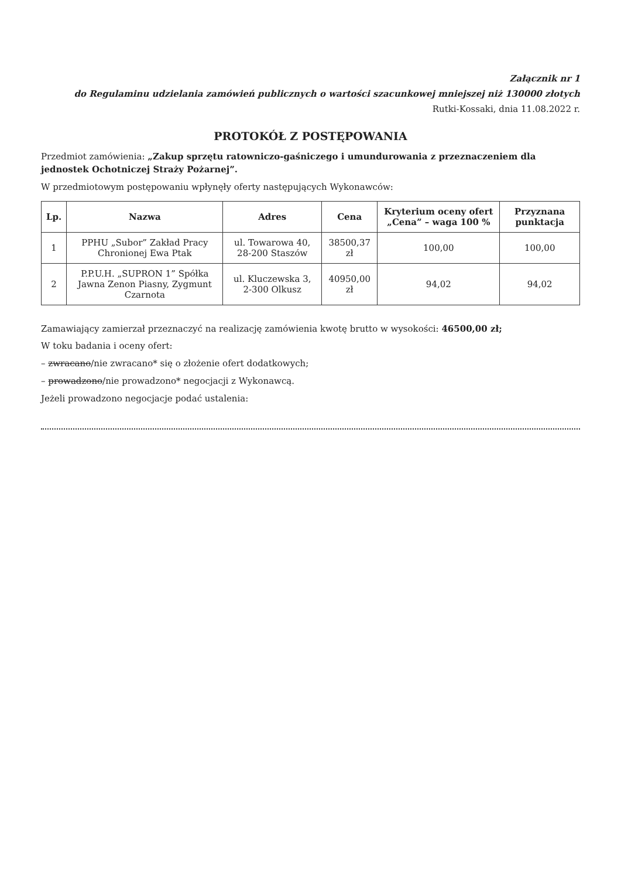Załącznik nr 1
do Regulaminu udzielania zamówień publicznych o wartości szacunkowej mniejszej niż 130000 złotych
Rutki-Kossaki, dnia 11.08.2022 r.
PROTOKÓŁ Z POSTĘPOWANIA
Przedmiot zamówienia: „Zakup sprzętu ratowniczo-gaśniczego i umundurowania z przeznaczeniem dla jednostek Ochotniczej Straży Pożarnej”.
W przedmiotowym postępowaniu wpłynęły oferty następujących Wykonawców:
| Lp. | Nazwa | Adres | Cena | Kryterium oceny ofert „Cena” – waga 100 % | Przyznana punktacja |
| --- | --- | --- | --- | --- | --- |
| 1 | PPHU „Subor” Zakład Pracy Chronionej Ewa Ptak | ul. Towarowa 40, 28-200 Staszów | 38500,37 zł | 100,00 | 100,00 |
| 2 | P.P.U.H. „SUPRON 1” Spółka Jawna Zenon Piasny, Zygmunt Czarnota | ul. Kluczewska 3, 2-300 Olkusz | 40950,00 zł | 94,02 | 94,02 |
Zamawiający zamierzał przeznaczyć na realizację zamówienia kwotę brutto w wysokości: 46500,00 zł;
W toku badania i oceny ofert:
– zwracano/nie zwracano* się o złożenie ofert dodatkowych;
– prowadzono/nie prowadzono* negocjacji z Wykonawcą.
Jeżeli prowadzono negocjacje podać ustalenia: